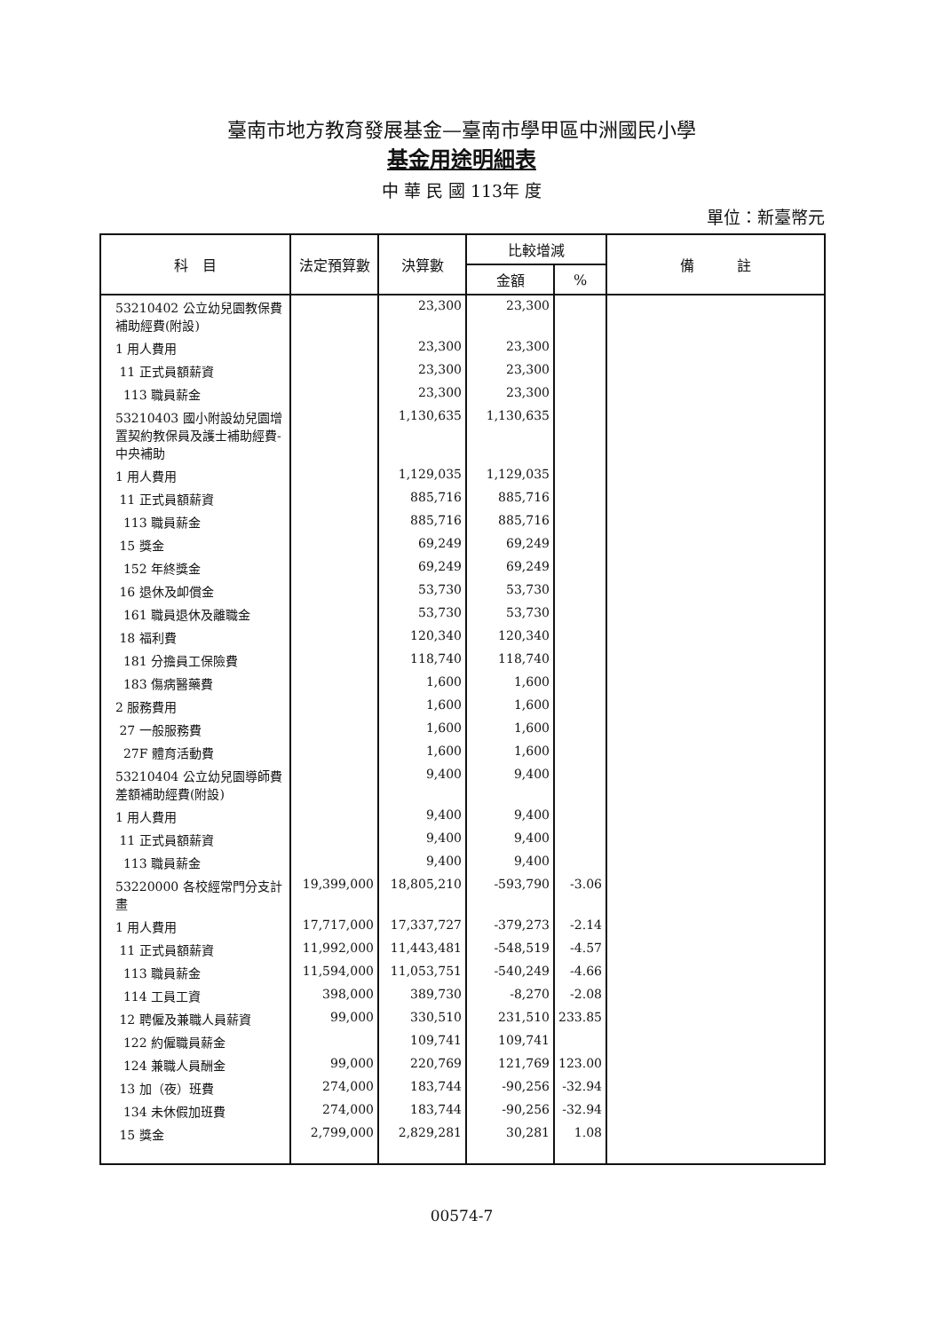臺南市地方教育發展基金—臺南市學甲區中洲國民小學
基金用途明細表
中 華 民 國 113年 度
單位：新臺幣元
| 科 目 | 法定預算數 | 決算數 | 比較增減 | | 備 註 |
| --- | --- | --- | --- | --- | --- |
| | | | 金額 | % | |
| 53210402 公立幼兒園教保費補助經費(附設) | | 23,300 | 23,300 | | |
| 1 用人費用 | | 23,300 | 23,300 | | |
| 11 正式員額薪資 | | 23,300 | 23,300 | | |
| 113 職員薪金 | | 23,300 | 23,300 | | |
| 53210403 國小附設幼兒園增置契約教保員及護士補助經費-中央補助 | | 1,130,635 | 1,130,635 | | |
| 1 用人費用 | | 1,129,035 | 1,129,035 | | |
| 11 正式員額薪資 | | 885,716 | 885,716 | | |
| 113 職員薪金 | | 885,716 | 885,716 | | |
| 15 獎金 | | 69,249 | 69,249 | | |
| 152 年終獎金 | | 69,249 | 69,249 | | |
| 16 退休及卹償金 | | 53,730 | 53,730 | | |
| 161 職員退休及離職金 | | 53,730 | 53,730 | | |
| 18 福利費 | | 120,340 | 120,340 | | |
| 181 分擔員工保險費 | | 118,740 | 118,740 | | |
| 183 傷病醫藥費 | | 1,600 | 1,600 | | |
| 2 服務費用 | | 1,600 | 1,600 | | |
| 27 一般服務費 | | 1,600 | 1,600 | | |
| 27F 體育活動費 | | 1,600 | 1,600 | | |
| 53210404 公立幼兒園導師費差額補助經費(附設) | | 9,400 | 9,400 | | |
| 1 用人費用 | | 9,400 | 9,400 | | |
| 11 正式員額薪資 | | 9,400 | 9,400 | | |
| 113 職員薪金 | | 9,400 | 9,400 | | |
| 53220000 各校經常門分支計畫 | 19,399,000 | 18,805,210 | -593,790 | -3.06 | |
| 1 用人費用 | 17,717,000 | 17,337,727 | -379,273 | -2.14 | |
| 11 正式員額薪資 | 11,992,000 | 11,443,481 | -548,519 | -4.57 | |
| 113 職員薪金 | 11,594,000 | 11,053,751 | -540,249 | -4.66 | |
| 114 工員工資 | 398,000 | 389,730 | -8,270 | -2.08 | |
| 12 聘僱及兼職人員薪資 | 99,000 | 330,510 | 231,510 | 233.85 | |
| 122 約僱職員薪金 | | 109,741 | 109,741 | | |
| 124 兼職人員酬金 | 99,000 | 220,769 | 121,769 | 123.00 | |
| 13 加（夜）班費 | 274,000 | 183,744 | -90,256 | -32.94 | |
| 134 未休假加班費 | 274,000 | 183,744 | -90,256 | -32.94 | |
| 15 獎金 | 2,799,000 | 2,829,281 | 30,281 | 1.08 | |
00574-7